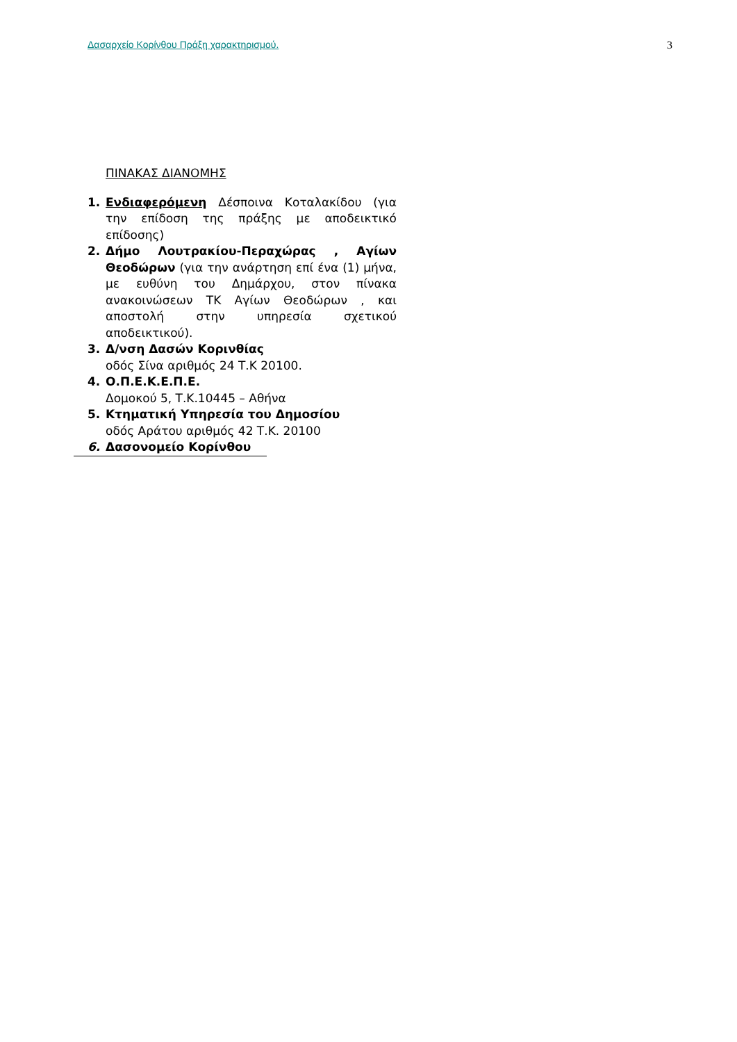Δασαρχείο Κορίνθου Πράξη χαρακτηρισμού. 3
ΠΙΝΑΚΑΣ ΔΙΑΝΟΜΗΣ
1. Ενδιαφερόμενη Δέσποινα Κοταλακίδου (για την επίδοση της πράξης με αποδεικτικό επίδοσης)
2. Δήμο Λουτρακίου-Περαχώρας , Αγίων Θεοδώρων (για την ανάρτηση επί ένα (1) μήνα, με ευθύνη του Δημάρχου, στον πίνακα ανακοινώσεων ΤΚ Αγίων Θεοδώρων , και αποστολή στην υπηρεσία σχετικού αποδεικτικού).
3. Δ/νση Δασών Κορινθίας
οδός Σίνα αριθμός 24 Τ.Κ 20100.
4. Ο.Π.Ε.Κ.Ε.Π.Ε.
Δομοκού 5, Τ.Κ.10445 – Αθήνα
5. Κτηματική Υπηρεσία του Δημοσίου
οδός Αράτου αριθμός 42 Τ.Κ. 20100
6. Δασονομείο Κορίνθου